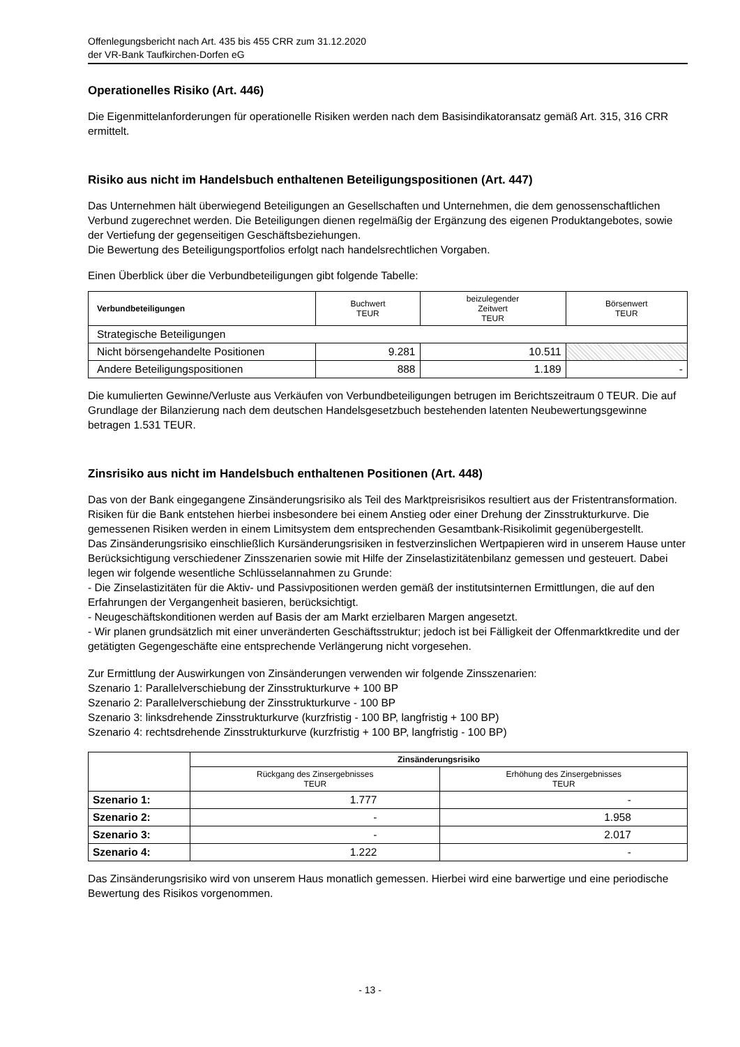Offenlegungsbericht nach Art. 435 bis 455 CRR zum 31.12.2020
der VR-Bank Taufkirchen-Dorfen eG
Operationelles Risiko (Art. 446)
Die Eigenmittelanforderungen für operationelle Risiken werden nach dem Basisindikatoransatz gemäß Art. 315, 316 CRR ermittelt.
Risiko aus nicht im Handelsbuch enthaltenen Beteiligungspositionen (Art. 447)
Das Unternehmen hält überwiegend Beteiligungen an Gesellschaften und Unternehmen, die dem genossenschaftlichen Verbund zugerechnet werden. Die Beteiligungen dienen regelmäßig der Ergänzung des eigenen Produktangebotes, sowie der Vertiefung der gegenseitigen Geschäftsbeziehungen.
Die Bewertung des Beteiligungsportfolios erfolgt nach handelsrechtlichen Vorgaben.
Einen Überblick über die Verbundbeteiligungen gibt folgende Tabelle:
| Verbundbeteiligungen | Buchwert TEUR | beizulegender Zeitwert TEUR | Börsenwert TEUR |
| --- | --- | --- | --- |
| Strategische Beteiligungen | | | |
| Nicht börsengehandelte Positionen | 9.281 | 10.511 | |
| Andere Beteiligungspositionen | 888 | 1.189 | - |
Die kumulierten Gewinne/Verluste aus Verkäufen von Verbundbeteiligungen betrugen im Berichtszeitraum 0 TEUR. Die auf Grundlage der Bilanzierung nach dem deutschen Handelsgesetzbuch bestehenden latenten Neubewertungsgewinne betragen 1.531 TEUR.
Zinsrisiko aus nicht im Handelsbuch enthaltenen Positionen (Art. 448)
Das von der Bank eingegangene Zinsänderungsrisiko als Teil des Marktpreisrisikos resultiert aus der Fristentransformation. Risiken für die Bank entstehen hierbei insbesondere bei einem Anstieg oder einer Drehung der Zinsstrukturkurve. Die gemessenen Risiken werden in einem Limitsystem dem entsprechenden Gesamtbank-Risikolimit gegenübergestellt.
Das Zinsänderungsrisiko einschließlich Kursänderungsrisiken in festverzinslichen Wertpapieren wird in unserem Hause unter Berücksichtigung verschiedener Zinsszenarien sowie mit Hilfe der Zinselastizitätenbilanz gemessen und gesteuert. Dabei legen wir folgende wesentliche Schlüsselannahmen zu Grunde:
- Die Zinselastizitäten für die Aktiv- und Passivpositionen werden gemäß der institutsinternen Ermittlungen, die auf den Erfahrungen der Vergangenheit basieren, berücksichtigt.
- Neugeschäftskonditionen werden auf Basis der am Markt erzielbaren Margen angesetzt.
- Wir planen grundsätzlich mit einer unveränderten Geschäftsstruktur; jedoch ist bei Fälligkeit der Offenmarktkredite und der getätigten Gegengeschäfte eine entsprechende Verlängerung nicht vorgesehen.
Zur Ermittlung der Auswirkungen von Zinsänderungen verwenden wir folgende Zinsszenarien:
Szenario 1: Parallelverschiebung der Zinsstrukturkurve + 100 BP
Szenario 2: Parallelverschiebung der Zinsstrukturkurve - 100 BP
Szenario 3: linksdrehende Zinsstrukturkurve (kurzfristig - 100 BP, langfristig + 100 BP)
Szenario 4: rechtsdrehende Zinsstrukturkurve (kurzfristig + 100 BP, langfristig - 100 BP)
| | Zinsänderungsrisiko | |
| | Rückgang des Zinsergebnisses TEUR | Erhöhung des Zinsergebnisses TEUR |
| Szenario 1: | 1.777 | - |
| Szenario 2: | - | 1.958 |
| Szenario 3: | - | 2.017 |
| Szenario 4: | 1.222 | - |
Das Zinsänderungsrisiko wird von unserem Haus monatlich gemessen. Hierbei wird eine barwertige und eine periodische Bewertung des Risikos vorgenommen.
- 13 -